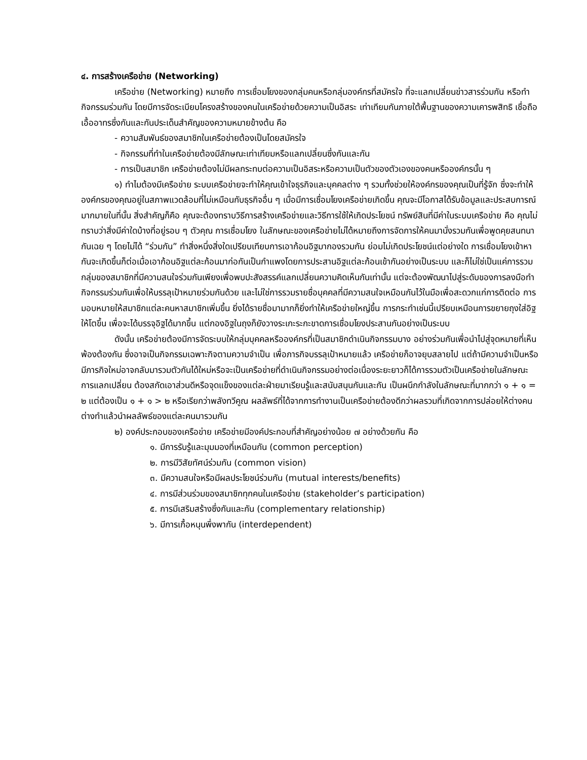๔. การสร้างเครือข่าย (Networking)
เครือข่าย (Networking) หมายถึง การเชื่อมโยงของกลุ่มคนหรือกลุ่มองค์กรที่สมัครใจ ที่จะแลกเปลี่ยนข่าวสารร่วมกัน หรือทำกิจกรรมร่วมกัน โดยมีการจัดระเบียบโครงสร้างของคนในเครือข่ายด้วยความเป็นอิสระ เท่าเทียมกันภายใต้พื้นฐานของความเคารพสิทธิ เชื่อถือ เอื้ออาทรซึ่งกันและกันประเด็นสำคัญของความหมายข้างต้น คือ
- ความสัมพันธ์ของสมาชิกในเครือข่ายต้องเป็นโดยสมัครใจ
- กิจกรรมที่ทำในเครือข่ายต้องมีลักษณะเท่าเทียมหรือแลกเปลี่ยนซึ่งกันและกัน
- การเป็นสมาชิก เครือข่ายต้องไม่มีผลกระทบต่อความเป็นอิสระหรือความเป็นตัวของตัวเองของคนหรือองค์กรนั้น ๆ
๑) ทำไมต้องมีเครือข่าย ระบบเครือข่ายจะทำให้คุณเข้าใจธุรกิจและบุคคลต่าง ๆ รวมทั้งช่วยให้องค์กรของคุณเป็นที่รู้จัก ซึ่งจะทำให้องค์กรของคุณอยู่ในสภาพแวดล้อมที่ไม่เหมือนกับธุรกิจอื่น ๆ เมื่อมีการเชื่อมโยงเครือข่ายเกิดขึ้น คุณจะมีโอกาสได้รับข้อมูลและประสบการณ์มากมายในที่นั้น สิ่งสำคัญก็คือ คุณจะต้องทราบวิธีการสร้างเครือข่ายและวิธีการใช้ให้เกิดประโยชน์ ทรัพย์สินที่มีค่าในระบบเครือข่าย คือ คุณไม่ทราบว่าสิ่งมีค่าใดบ้างที่อยู่รอบ ๆ ตัวคุณ การเชื่อมโยง ในลักษณะของเครือข่ายไม่ได้หมายถึงการจัดการให้คนมานั่งรวมกันเพื่อพูดคุยสนทนากันเฉย ๆ โดยไม่ได้ “ร่วมกัน” ทำสิ่งหนึ่งสิ่งใดเปรียบเทียบการเอาก้อนอิฐมากองรวมกัน ย่อมไม่เกิดประโยชน์แต่อย่างใด การเชื่อมโยงเข้าหากันจะเกิดขึ้นก็ต่อเมื่อเอาก้อนอิฐแต่ละก้อนมาก่อกันเป็นกำแพงโดยการประสานอิฐแต่ละก้อนเข้ากันอย่างเป็นระบบ และก็ไม่ใช่เป็นแค่การรวมกลุ่มของสมาชิกที่มีความสนใจร่วมกันเพียงเพื่อพบปะสังสรรค์แลกเปลี่ยนความคิดเห็นกันเท่านั้น แต่จะต้องพัฒนาไปสู่ระดับของการลงมือทำกิจกรรมร่วมกันเพื่อให้บรรลุเป้าหมายร่วมกันด้วย และไม่ใช่การรวมรายชื่อบุคคลที่มีความสนใจเหมือนกันไว้ในมือเพื่อสะดวกแก่การติดต่อ การมอบหมายให้สมาชิกแต่ละคนหาสมาชิกเพิ่มขึ้น ยิ่งได้รายชื่อมามากก็ยิ่งทำให้เครือข่ายใหญ่ขึ้น การกระทำเช่นนี้เปรียบเหมือนการขยายถุงใส่อิฐให้โตขึ้น เพื่อจะได้บรรจุอิฐได้มากขึ้น แต่กองอิฐในถุงก็ยังวางระเกะระกะขาดการเชื่อมโยงประสานกันอย่างเป็นระบบ
ดังนั้น เครือข่ายต้องมีการจัดระบบให้กลุ่มบุคคลหรือองค์กรที่เป็นสมาชิกดำเนินกิจกรรมบาง อย่างร่วมกันเพื่อนำไปสู่จุดหมายที่เห็นพ้องต้องกัน ซึ่งอาจเป็นกิจกรรมเฉพาะกิจตามความจำเป็น เพื่อภารกิจบรรลุเป้าหมายแล้ว เครือข่ายก็อาจยุบสลายไป แต่ถ้ามีความจำเป็นหรือมีภารกิจใหม่อาจกลับมารวมตัวกันได้ใหม่หรือจะเป็นเครือข่ายที่ดำเนินกิจกรรมอย่างต่อเนื่องระยะยาวก็ได้การรวมตัวเป็นเครือข่ายในลักษณะการแลกเปลี่ยน ต้องสกัดเอาส่วนดีหรือจุดแข็งของแต่ละฝ่ายมาเรียนรู้และสนับสนุนกันและกัน เป็นผนึกกำลังในลักษณะที่มากกว่า ๑ + ๑ = ๒ แต่ต้องเป็น ๑ + ๑ > ๒ หรือเรียกว่าพลังทวีคูณ ผลลัพธ์ที่ได้จากการทำงานเป็นเครือข่ายต้องดีกว่าผลรวมที่เกิดจากการปล่อยให้ต่างคนต่างทำแล้วนำผลลัพธ์ของแต่ละคนมารวมกัน
๒) องค์ประกอบของเครือข่าย เครือข่ายมีองค์ประกอบที่สำคัญอย่างน้อย ๗ อย่างด้วยกัน คือ
๑. มีการรับรู้และมุมมองที่เหมือนกัน (common perception)
๒. การมีวิสัยทัศน์ร่วมกัน (common vision)
๓. มีความสนใจหรือมีผลประโยชน์ร่วมกัน (mutual interests/benefits)
๔. การมีส่วนร่วมของสมาชิกทุกคนในเครือข่าย (stakeholder’s participation)
๕. การมีเสริมสร้างซึ่งกันและกัน (complementary relationship)
๖. มีการเกื้อหนุนพึ่งพากัน (interdependent)